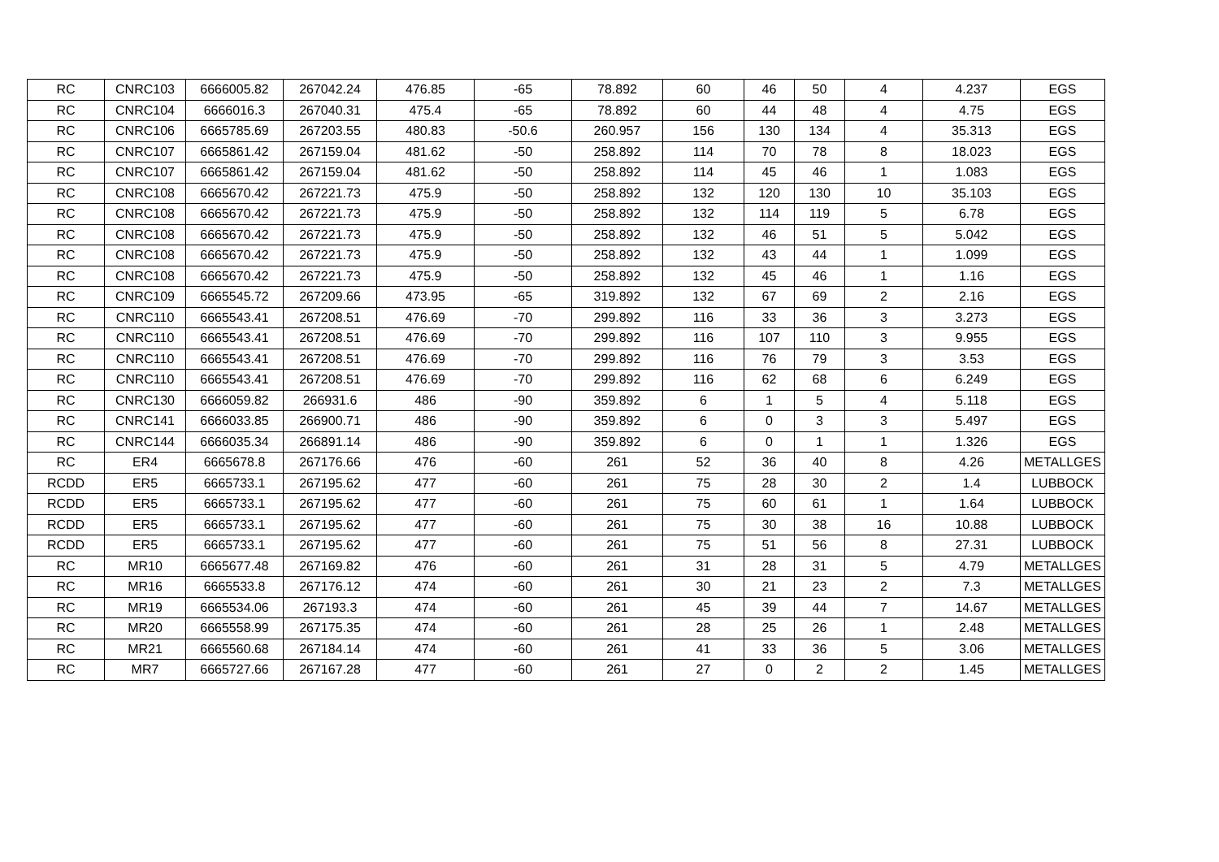| RC | CNRC103 | 6666005.82 | 267042.24 | 476.85 | -65 | 78.892 | 60 | 46 | 50 | 4 | 4.237 | EGS |
| RC | CNRC104 | 6666016.3 | 267040.31 | 475.4 | -65 | 78.892 | 60 | 44 | 48 | 4 | 4.75 | EGS |
| RC | CNRC106 | 6665785.69 | 267203.55 | 480.83 | -50.6 | 260.957 | 156 | 130 | 134 | 4 | 35.313 | EGS |
| RC | CNRC107 | 6665861.42 | 267159.04 | 481.62 | -50 | 258.892 | 114 | 70 | 78 | 8 | 18.023 | EGS |
| RC | CNRC107 | 6665861.42 | 267159.04 | 481.62 | -50 | 258.892 | 114 | 45 | 46 | 1 | 1.083 | EGS |
| RC | CNRC108 | 6665670.42 | 267221.73 | 475.9 | -50 | 258.892 | 132 | 120 | 130 | 10 | 35.103 | EGS |
| RC | CNRC108 | 6665670.42 | 267221.73 | 475.9 | -50 | 258.892 | 132 | 114 | 119 | 5 | 6.78 | EGS |
| RC | CNRC108 | 6665670.42 | 267221.73 | 475.9 | -50 | 258.892 | 132 | 46 | 51 | 5 | 5.042 | EGS |
| RC | CNRC108 | 6665670.42 | 267221.73 | 475.9 | -50 | 258.892 | 132 | 43 | 44 | 1 | 1.099 | EGS |
| RC | CNRC108 | 6665670.42 | 267221.73 | 475.9 | -50 | 258.892 | 132 | 45 | 46 | 1 | 1.16 | EGS |
| RC | CNRC109 | 6665545.72 | 267209.66 | 473.95 | -65 | 319.892 | 132 | 67 | 69 | 2 | 2.16 | EGS |
| RC | CNRC110 | 6665543.41 | 267208.51 | 476.69 | -70 | 299.892 | 116 | 33 | 36 | 3 | 3.273 | EGS |
| RC | CNRC110 | 6665543.41 | 267208.51 | 476.69 | -70 | 299.892 | 116 | 107 | 110 | 3 | 9.955 | EGS |
| RC | CNRC110 | 6665543.41 | 267208.51 | 476.69 | -70 | 299.892 | 116 | 76 | 79 | 3 | 3.53 | EGS |
| RC | CNRC110 | 6665543.41 | 267208.51 | 476.69 | -70 | 299.892 | 116 | 62 | 68 | 6 | 6.249 | EGS |
| RC | CNRC130 | 6666059.82 | 266931.6 | 486 | -90 | 359.892 | 6 | 1 | 5 | 4 | 5.118 | EGS |
| RC | CNRC141 | 6666033.85 | 266900.71 | 486 | -90 | 359.892 | 6 | 0 | 3 | 3 | 5.497 | EGS |
| RC | CNRC144 | 6666035.34 | 266891.14 | 486 | -90 | 359.892 | 6 | 0 | 1 | 1 | 1.326 | EGS |
| RC | ER4 | 6665678.8 | 267176.66 | 476 | -60 | 261 | 52 | 36 | 40 | 8 | 4.26 | METALLGES |
| RCDD | ER5 | 6665733.1 | 267195.62 | 477 | -60 | 261 | 75 | 28 | 30 | 2 | 1.4 | LUBBOCK |
| RCDD | ER5 | 6665733.1 | 267195.62 | 477 | -60 | 261 | 75 | 60 | 61 | 1 | 1.64 | LUBBOCK |
| RCDD | ER5 | 6665733.1 | 267195.62 | 477 | -60 | 261 | 75 | 30 | 38 | 16 | 10.88 | LUBBOCK |
| RCDD | ER5 | 6665733.1 | 267195.62 | 477 | -60 | 261 | 75 | 51 | 56 | 8 | 27.31 | LUBBOCK |
| RC | MR10 | 6665677.48 | 267169.82 | 476 | -60 | 261 | 31 | 28 | 31 | 5 | 4.79 | METALLGES |
| RC | MR16 | 6665533.8 | 267176.12 | 474 | -60 | 261 | 30 | 21 | 23 | 2 | 7.3 | METALLGES |
| RC | MR19 | 6665534.06 | 267193.3 | 474 | -60 | 261 | 45 | 39 | 44 | 7 | 14.67 | METALLGES |
| RC | MR20 | 6665558.99 | 267175.35 | 474 | -60 | 261 | 28 | 25 | 26 | 1 | 2.48 | METALLGES |
| RC | MR21 | 6665560.68 | 267184.14 | 474 | -60 | 261 | 41 | 33 | 36 | 5 | 3.06 | METALLGES |
| RC | MR7 | 6665727.66 | 267167.28 | 477 | -60 | 261 | 27 | 0 | 2 | 2 | 1.45 | METALLGES |